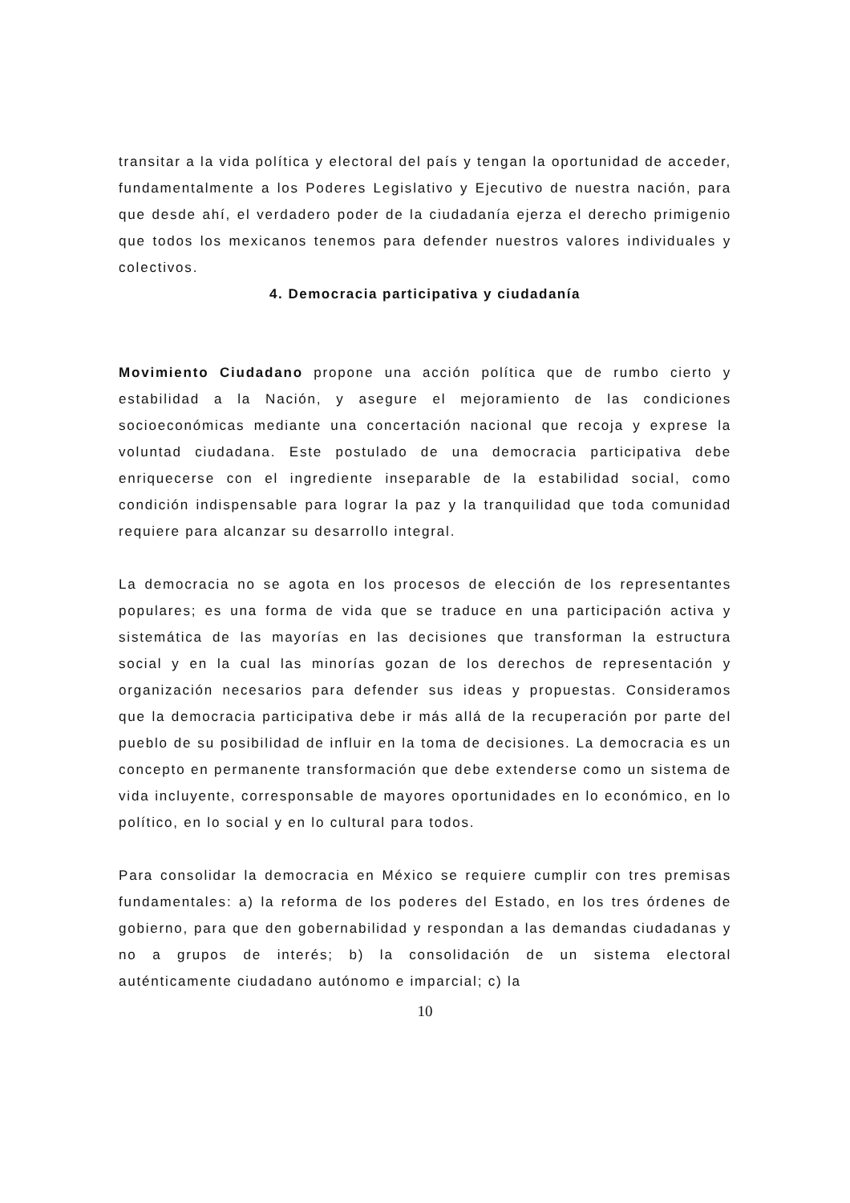transitar a la vida política y electoral del país y tengan la oportunidad de acceder, fundamentalmente a los Poderes Legislativo y Ejecutivo de nuestra nación, para que desde ahí, el verdadero poder de la ciudadanía ejerza el derecho primigenio que todos los mexicanos tenemos para defender nuestros valores individuales y colectivos.
4. Democracia participativa y ciudadanía
Movimiento Ciudadano propone una acción política que de rumbo cierto y estabilidad a la Nación, y asegure el mejoramiento de las condiciones socioeconómicas mediante una concertación nacional que recoja y exprese la voluntad ciudadana. Este postulado de una democracia participativa debe enriquecerse con el ingrediente inseparable de la estabilidad social, como condición indispensable para lograr la paz y la tranquilidad que toda comunidad requiere para alcanzar su desarrollo integral.
La democracia no se agota en los procesos de elección de los representantes populares; es una forma de vida que se traduce en una participación activa y sistemática de las mayorías en las decisiones que transforman la estructura social y en la cual las minorías gozan de los derechos de representación y organización necesarios para defender sus ideas y propuestas. Consideramos que la democracia participativa debe ir más allá de la recuperación por parte del pueblo de su posibilidad de influir en la toma de decisiones. La democracia es un concepto en permanente transformación que debe extenderse como un sistema de vida incluyente, corresponsable de mayores oportunidades en lo económico, en lo político, en lo social y en lo cultural para todos.
Para consolidar la democracia en México se requiere cumplir con tres premisas fundamentales: a) la reforma de los poderes del Estado, en los tres órdenes de gobierno, para que den gobernabilidad y respondan a las demandas ciudadanas y no a grupos de interés; b) la consolidación de un sistema electoral auténticamente ciudadano autónomo e imparcial; c) la
10